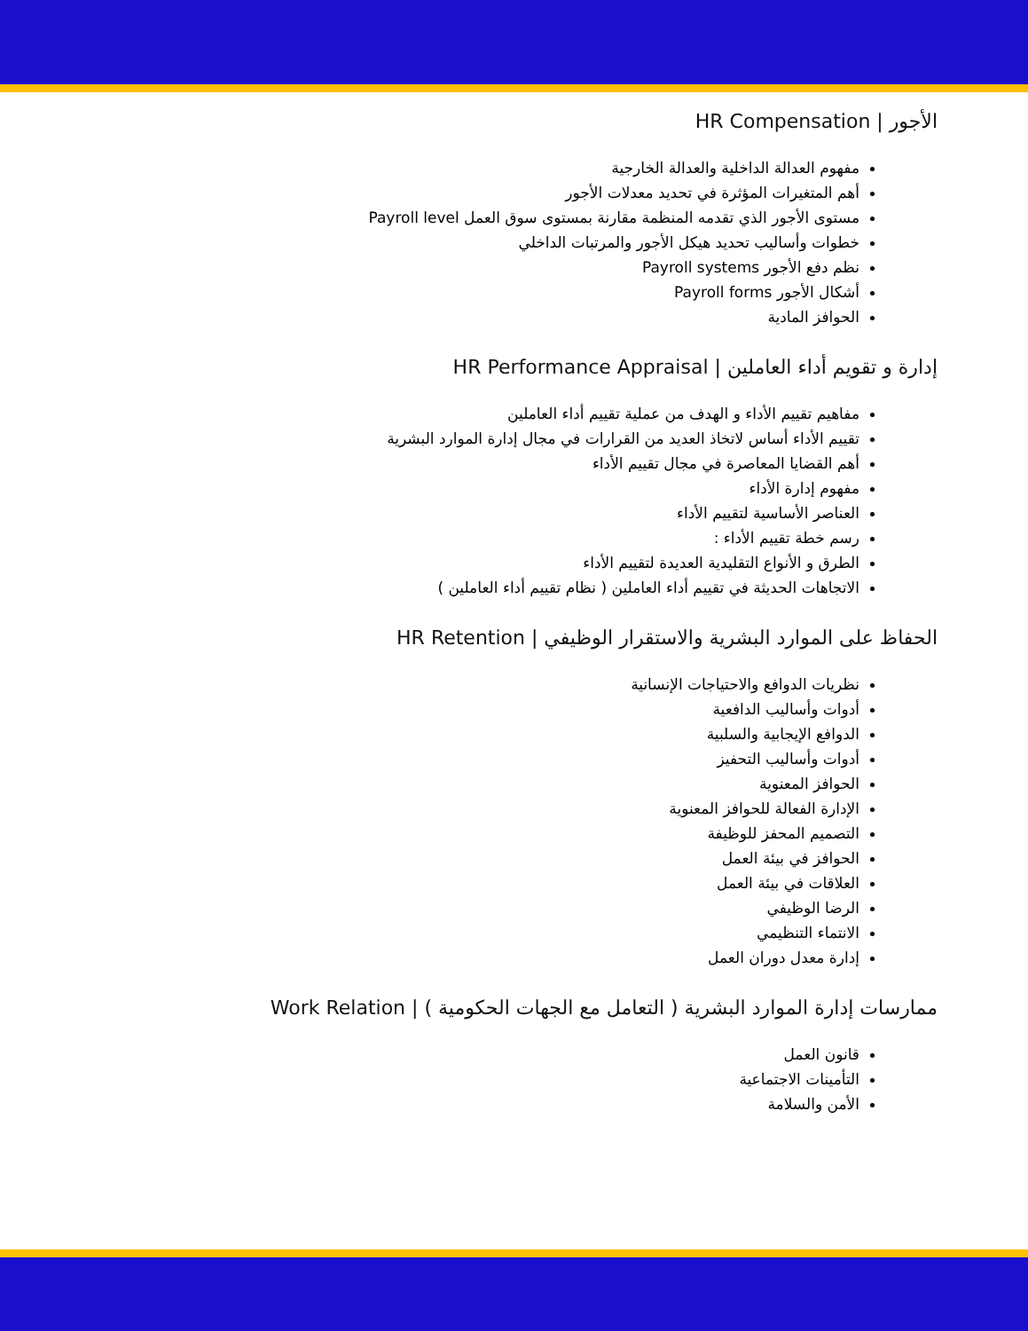الأجور | HR Compensation
مفهوم العدالة الداخلية والعدالة الخارجية
أهم المتغيرات المؤثرة في تحديد معدلات الأجور
مستوى الأجور الذي تقدمه المنظمة مقارنة بمستوى سوق العمل Payroll level
خطوات وأساليب تحديد هيكل الأجور والمرتبات الداخلي
نظم دفع الأجور Payroll systems
أشكال الأجور Payroll forms
الحوافز المادية
إدارة و تقويم أداء العاملين | HR Performance Appraisal
مفاهيم تقييم الأداء و الهدف من عملية تقييم أداء العاملين
تقييم الأداء أساس لاتخاذ العديد من القرارات في مجال إدارة الموارد البشرية
أهم القضايا المعاصرة في مجال تقييم الأداء
مفهوم إدارة الأداء
العناصر الأساسية لتقييم الأداء
رسم خطة تقييم الأداء :
الطرق و الأنواع التقليدية العديدة لتقييم الأداء
الاتجاهات الحديثة في تقييم أداء العاملين ( نظام تقييم أداء العاملين )
الحفاظ على الموارد البشرية والاستقرار الوظيفي | HR Retention
نظريات الدوافع والاحتياجات الإنسانية
أدوات وأساليب الدافعية
الدوافع الإيجابية والسلبية
أدوات وأساليب التحفيز
الحوافز المعنوية
الإدارة الفعالة للحوافز المعنوية
التصميم المحفز للوظيفة
الحوافز في بيئة العمل
العلاقات في بيئة العمل
الرضا الوظيفي
الانتماء التنظيمي
إدارة معدل دوران العمل
ممارسات إدارة الموارد البشرية ( التعامل مع الجهات الحكومية ) | Work Relation
قانون العمل
التأمينات الاجتماعية
الأمن والسلامة